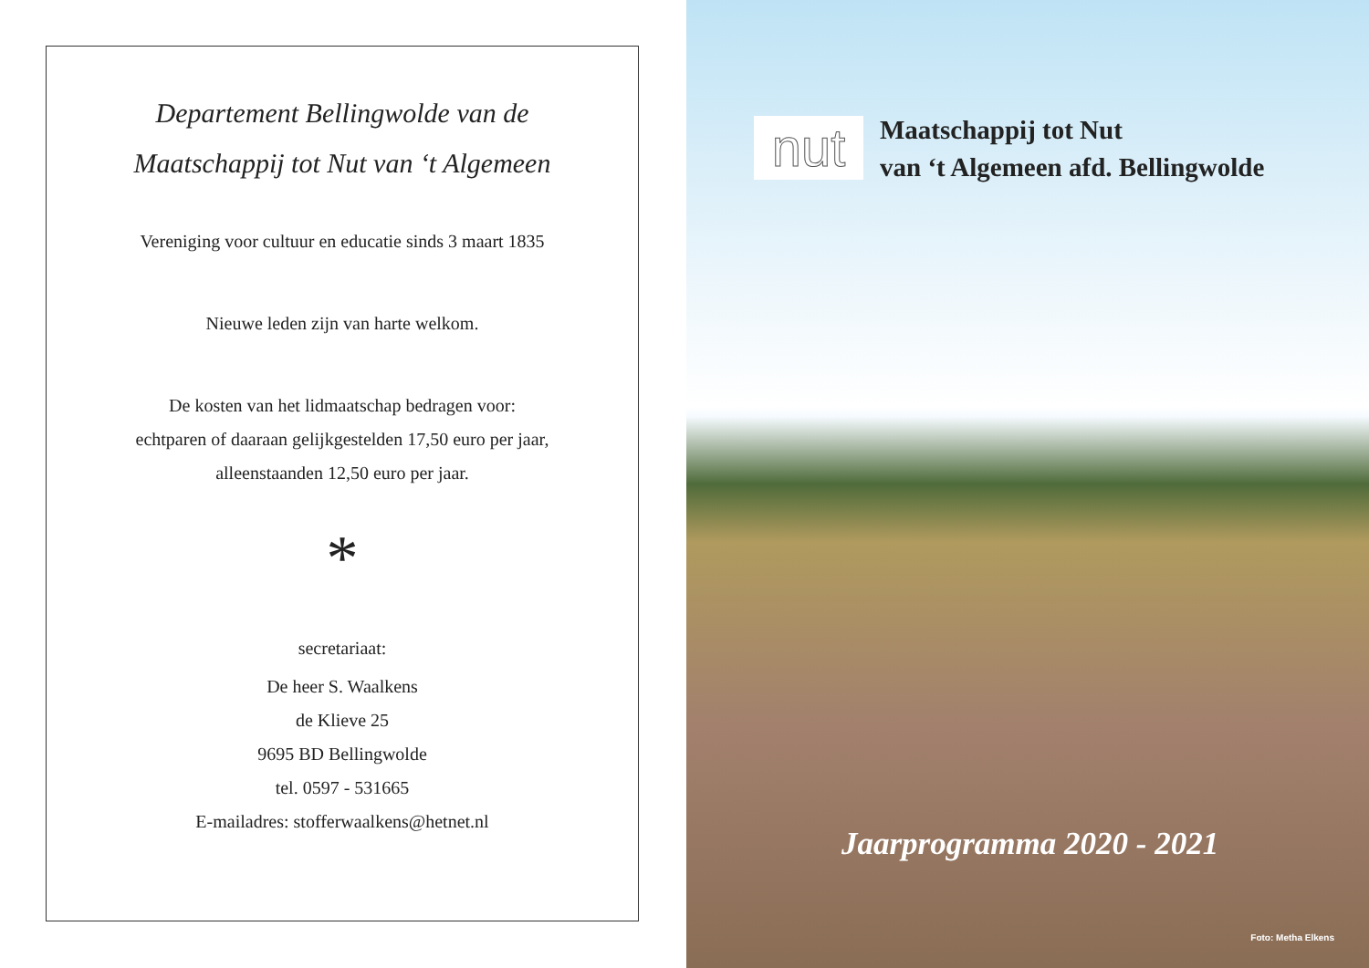Departement Bellingwolde van de
Maatschappij tot Nut van ‘t Algemeen
Vereniging voor cultuur en educatie sinds 3 maart 1835
Nieuwe leden zijn van harte welkom.
De kosten van het lidmaatschap bedragen voor:
echtparen of daaraan gelijkgestelden 17,50 euro per jaar,
alleenstaanden 12,50 euro per jaar.
*
secretariaat:
De heer S. Waalkens
de Klieve 25
9695 BD Bellingwolde
tel. 0597 - 531665
E-mailadres: stofferwaalkens@hetnet.nl
nut
Maatschappij tot Nut
van ‘t Algemeen afd. Bellingwolde
Jaarprogramma 2020 - 2021
Foto: Metha Elkens